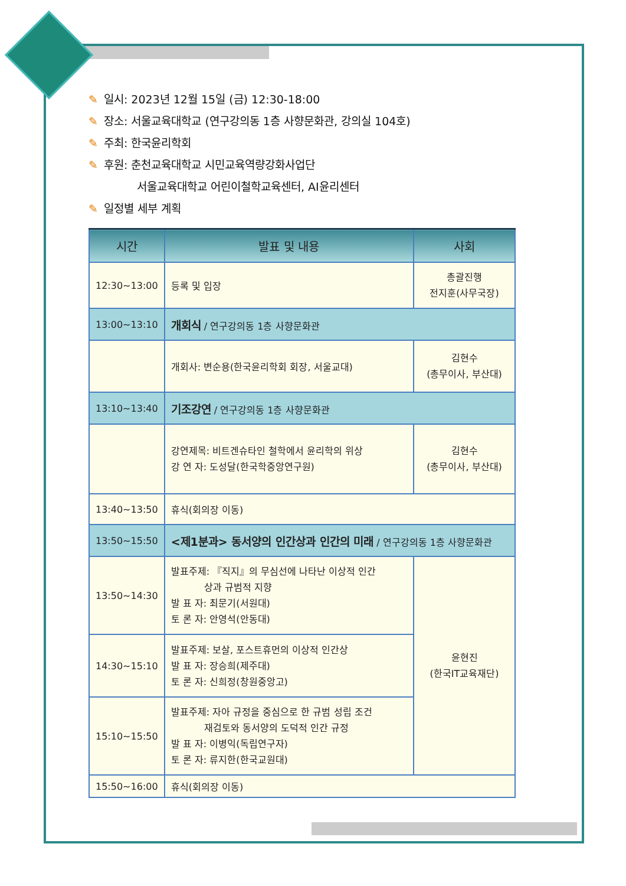✎ 일시: 2023년 12월 15일 (금) 12:30-18:00
✎ 장소: 서울교육대학교 (연구강의동 1층 사향문화관, 강의실 104호)
✎ 주최: 한국윤리학회
✎ 후원: 춘천교육대학교 시민교육역량강화사업단
서울교육대학교 어린이철학교육센터, AI윤리센터
✎ 일정별 세부 계획
| 시간 | 발표 및 내용 | 사회 |
| --- | --- | --- |
| 12:30~13:00 | 등록 및 입장 | 총괄진행 전지훈(사무국장) |
| 13:00~13:10 | 개회식 / 연구강의동 1층 사향문화관 | |
| | 개회사: 변순용(한국윤리학회 회장, 서울교대) | 김현수 (총무이사, 부산대) |
| 13:10~13:40 | 기조강연 / 연구강의동 1층 사향문화관 | |
| | 강연제목: 비트겐슈타인 철학에서 윤리학의 위상 강 연 자: 도성달(한국학중앙연구원) | 김현수 (총무이사, 부산대) |
| 13:40~13:50 | 휴식(회의장 이동) | |
| 13:50~15:50 | <제1분과> 동서양의 인간상과 인간의 미래 / 연구강의동 1층 사향문화관 | |
| 13:50~14:30 | 발표주제: 『직지』의 무심선에 나타난 이상적 인간 상과 규범적 지향 발 표 자: 최문기(서원대) 토 론 자: 안영석(안동대) | 윤현진 (한국IT교육재단) |
| 14:30~15:10 | 발표주제: 보살, 포스트휴먼의 이상적 인간상 발 표 자: 장승희(제주대) 토 론 자: 신희정(창원중앙고) | |
| 15:10~15:50 | 발표주제: 자아 규정을 중심으로 한 규범 성립 조건 재검토와 동서양의 도덕적 인간 규정 발 표 자: 이병익(독립연구자) 토 론 자: 류지한(한국교원대) | |
| 15:50~16:00 | 휴식(회의장 이동) | |